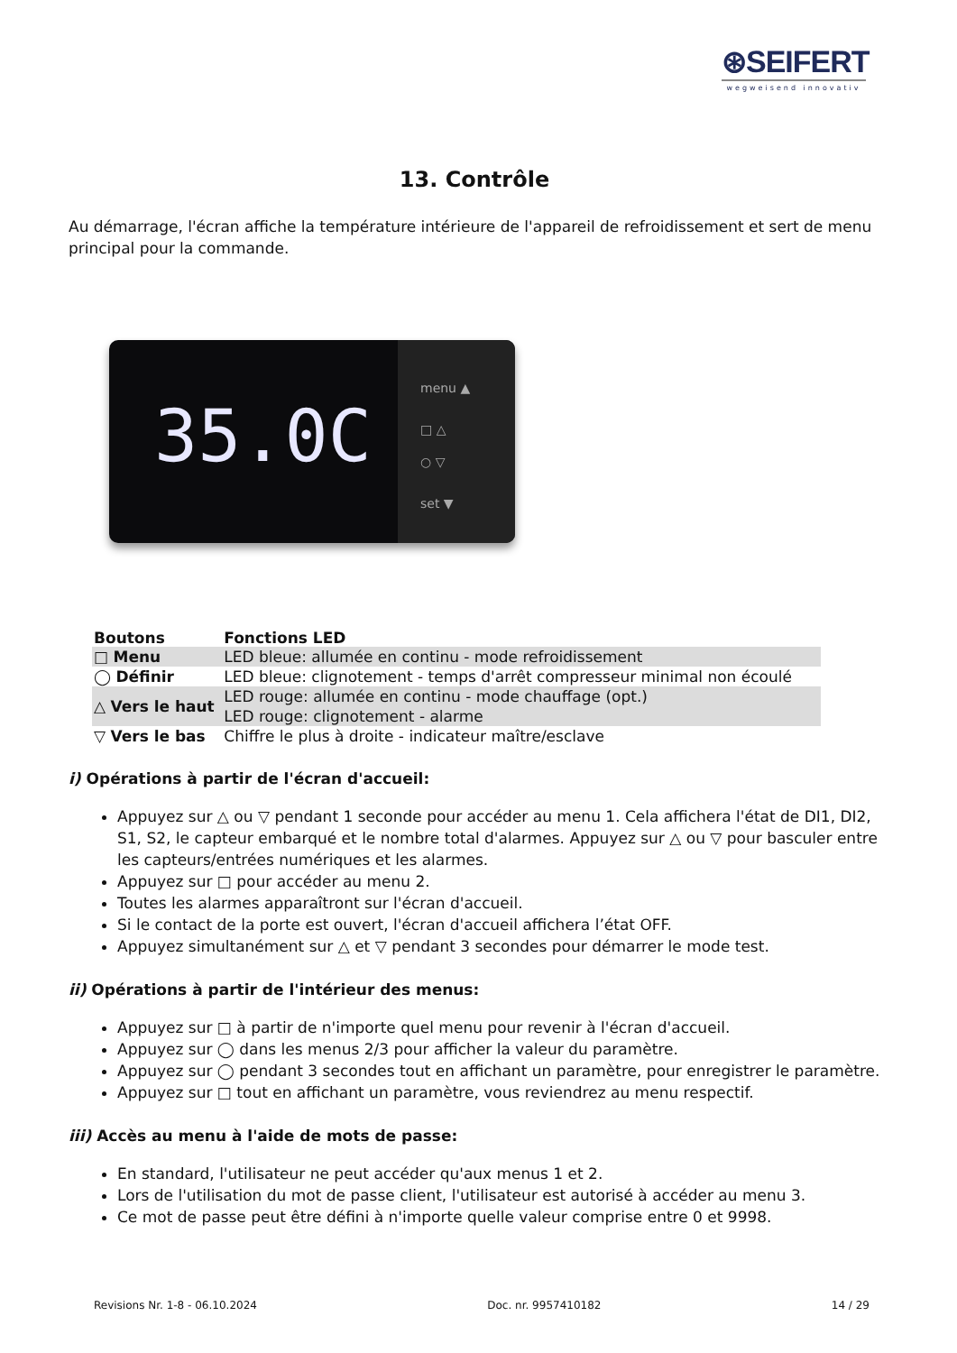⊛SEIFERT
wegweisend innovativ
13. Contrôle
Au démarrage, l'écran affiche la température intérieure de l'appareil de refroidissement et sert de menu principal pour la commande.
35.0C
menu ▲
□ △
○ ▽
set ▼
| Boutons | Fonctions LED |
| --- | --- |
| □ Menu | LED bleue: allumée en continu - mode refroidissement |
| ◯ Définir | LED bleue: clignotement - temps d'arrêt compresseur minimal non écoulé |
| △ Vers le haut | LED rouge: allumée en continu - mode chauffage (opt.) LED rouge: clignotement - alarme |
| ▽ Vers le bas | Chiffre le plus à droite - indicateur maître/esclave |
i) Opérations à partir de l'écran d'accueil:
Appuyez sur △ ou ▽ pendant 1 seconde pour accéder au menu 1. Cela affichera l'état de DI1, DI2, S1, S2, le capteur embarqué et le nombre total d'alarmes. Appuyez sur △ ou ▽ pour basculer entre les capteurs/entrées numériques et les alarmes.
Appuyez sur □ pour accéder au menu 2.
Toutes les alarmes apparaîtront sur l'écran d'accueil.
Si le contact de la porte est ouvert, l'écran d'accueil affichera l’état OFF.
Appuyez simultanément sur △ et ▽ pendant 3 secondes pour démarrer le mode test.
ii) Opérations à partir de l'intérieur des menus:
Appuyez sur □ à partir de n'importe quel menu pour revenir à l'écran d'accueil.
Appuyez sur ◯ dans les menus 2/3 pour afficher la valeur du paramètre.
Appuyez sur ◯ pendant 3 secondes tout en affichant un paramètre, pour enregistrer le paramètre.
Appuyez sur □ tout en affichant un paramètre, vous reviendrez au menu respectif.
iii) Accès au menu à l'aide de mots de passe:
En standard, l'utilisateur ne peut accéder qu'aux menus 1 et 2.
Lors de l'utilisation du mot de passe client, l'utilisateur est autorisé à accéder au menu 3.
Ce mot de passe peut être défini à n'importe quelle valeur comprise entre 0 et 9998.
Revisions Nr. 1-8 - 06.10.2024 Doc. nr. 9957410182 14 / 29